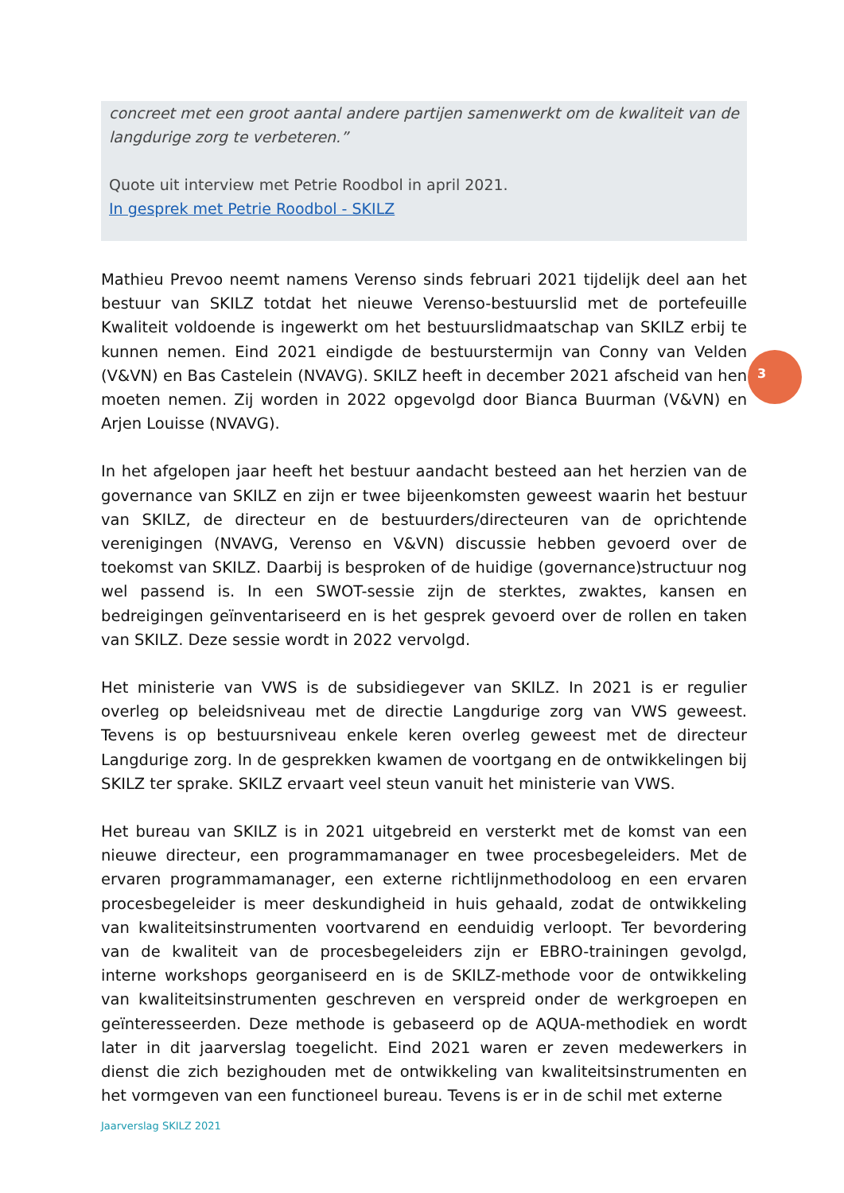concreet met een groot aantal andere partijen samenwerkt om de kwaliteit van de langdurige zorg te verbeteren.”
Quote uit interview met Petrie Roodbol in april 2021.
In gesprek met Petrie Roodbol - SKILZ
Mathieu Prevoo neemt namens Verenso sinds februari 2021 tijdelijk deel aan het bestuur van SKILZ totdat het nieuwe Verenso-bestuurslid met de portefeuille Kwaliteit voldoende is ingewerkt om het bestuurslidmaatschap van SKILZ erbij te kunnen nemen. Eind 2021 eindigde de bestuurstermijn van Conny van Velden (V&VN) en Bas Castelein (NVAVG). SKILZ heeft in december 2021 afscheid van hen moeten nemen. Zij worden in 2022 opgevolgd door Bianca Buurman (V&VN) en Arjen Louisse (NVAVG).
In het afgelopen jaar heeft het bestuur aandacht besteed aan het herzien van de governance van SKILZ en zijn er twee bijeenkomsten geweest waarin het bestuur van SKILZ, de directeur en de bestuurders/directeuren van de oprichtende verenigingen (NVAVG, Verenso en V&VN) discussie hebben gevoerd over de toekomst van SKILZ. Daarbij is besproken of de huidige (governance)structuur nog wel passend is. In een SWOT-sessie zijn de sterktes, zwaktes, kansen en bedreigingen geïnventariseerd en is het gesprek gevoerd over de rollen en taken van SKILZ. Deze sessie wordt in 2022 vervolgd.
Het ministerie van VWS is de subsidiegever van SKILZ. In 2021 is er regulier overleg op beleidsniveau met de directie Langdurige zorg van VWS geweest. Tevens is op bestuursniveau enkele keren overleg geweest met de directeur Langdurige zorg. In de gesprekken kwamen de voortgang en de ontwikkelingen bij SKILZ ter sprake. SKILZ ervaart veel steun vanuit het ministerie van VWS.
Het bureau van SKILZ is in 2021 uitgebreid en versterkt met de komst van een nieuwe directeur, een programmamanager en twee procesbegeleiders. Met de ervaren programmamanager, een externe richtlijnmethodoloog en een ervaren procesbegeleider is meer deskundigheid in huis gehaald, zodat de ontwikkeling van kwaliteitsinstrumenten voortvarend en eenduidig verloopt. Ter bevordering van de kwaliteit van de procesbegeleiders zijn er EBRO-trainingen gevolgd, interne workshops georganiseerd en is de SKILZ-methode voor de ontwikkeling van kwaliteitsinstrumenten geschreven en verspreid onder de werkgroepen en geïnteresseerden. Deze methode is gebaseerd op de AQUA-methodiek en wordt later in dit jaarverslag toegelicht. Eind 2021 waren er zeven medewerkers in dienst die zich bezighouden met de ontwikkeling van kwaliteitsinstrumenten en het vormgeven van een functioneel bureau. Tevens is er in de schil met externe
3
Jaarverslag SKILZ 2021